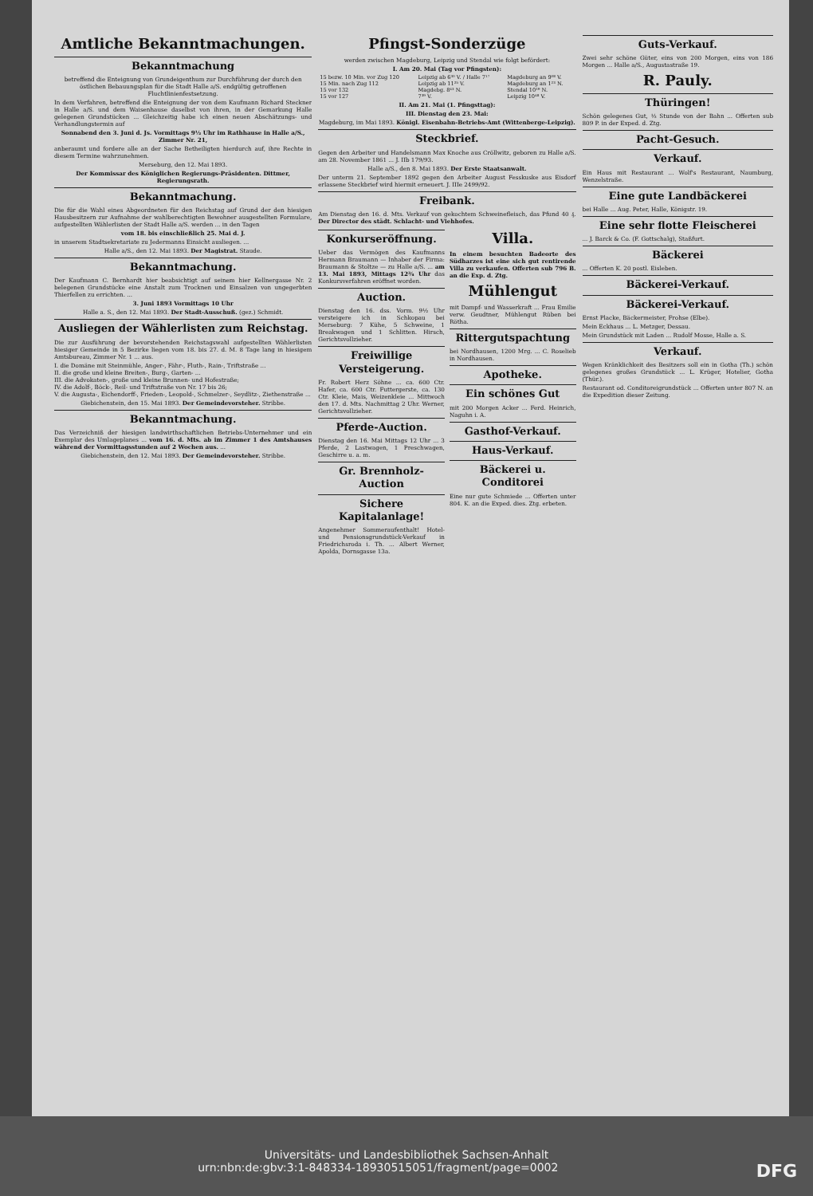Amtliche Bekanntmachungen.
Bekanntmachung
betreffend die Enteignung von Grundeigenthum zur Durchführung der durch den östlichen Bebauungsplan für die Stadt Halle a/S. endgültig getroffenen Fluchtlinienfestsetzung.
In dem Verfahren, betreffend die Enteignung der von dem Kaufmann Richard Steckner in Halle a/S. und dem Waisenhause daselbst von ihren, in der Gemarkung Halle gelegenen Grundstücken ... Gleichzeitig habe ich einen neuen Abschätzungs- und Verhandlungstermin auf
Sonnabend den 3. Juni d. Js. Vormittags 9½ Uhr im Rathhause in Halle a/S., Zimmer Nr. 21,
anberaumt und fordere alle an der Sache Betheiligten hierdurch auf, ihre Rechte in diesem Termine wahrzunehmen.
Merseburg, den 12. Mai 1893.
Der Kommissar des Königlichen Regierungs-Präsidenten. Dittmer, Regierungsrath.
Bekanntmachung.
Die für die Wahl eines Abgeordneten für den Reichstag auf Grund der den hiesigen Hausbesitzern zur Aufnahme der wahlberechtigten Bewohner ausgestellten Formulare, aufgestellten Wählerlisten der Stadt Halle a/S. werden ... in den Tagen
vom 18. bis einschließlich 25. Mai d. J.
in unserem Stadtsekretariate zu Jedermanns Einsicht ausliegen. ...
Halle a/S., den 12. Mai 1893. Der Magistrat. Staude.
Bekanntmachung.
Der Kaufmann C. Bernhardt hier beabsichtigt auf seinem hier Kellnergasse Nr. 2 belegenen Grundstücke eine Anstalt zum Trocknen und Einsalzen von ungegerbten Thierfellen zu errichten. ...
3. Juni 1893 Vormittags 10 Uhr
Halle a. S., den 12. Mai 1893. Der Stadt-Ausschuß. (gez.) Schmidt.
Ausliegen der Wählerlisten zum Reichstag.
Die zur Ausführung der bevorstehenden Reichstagswahl aufgestellten Wählerlisten hiesiger Gemeinde in 5 Bezirke liegen vom 18. bis 27. d. M. 8 Tage lang in hiesigem Amtsbureau, Zimmer Nr. 1 ... aus.
I. die Domäne mit Steinmühle, Anger-, Fähr-, Fluth-, Rain-, Triftstraße ...
II. die große und kleine Breiten-, Burg-, Garten- ...
III. die Advokaten-, große und kleine Brunnen- und Hofestraße;
IV. die Adolf-, Böck-, Reil- und Triftstraße von Nr. 17 bis 26;
V. die Augusta-, Eichendorff-, Frieden-, Leopold-, Schmelzer-, Seydlitz-, Ziethenstraße ...
Giebichenstein, den 15. Mai 1893. Der Gemeindevorsteher. Stribbe.
Bekanntmachung.
Das Verzeichniß der hiesigen landwirthschaftlichen Betriebs-Unternehmer und ein Exemplar des Umlageplanes ... vom 16. d. Mts. ab im Zimmer 1 des Amtshauses während der Vormittagsstunden auf 2 Wochen aus. ...
Giebichenstein, den 12. Mai 1893. Der Gemeindevorsteher. Stribbe.
Pfingst-Sonderzüge
werden zwischen Magdeburg, Leipzig und Stendal wie folgt befördert:
I. Am 20. Mai (Tag vor Pfingsten):
| 15 bezw. 10 Min. vor Zug 120 | Leipzig ab 6³⁰ V. / Halle 7¹⁷ | Magdeburg an 9⁰⁸ V. |
| 15 Min. nach Zug 112 | Leipzig ab 11²⁵ V. | Magdeburg an 1²³ N. |
| 15 vor 132 | Magdebg. 8⁴³ N. | Stendal 10¹⁹ N. |
| 15 vor 127 | 7³⁹ V. | Leipzig 10⁴⁸ V. |
II. Am 21. Mai (1. Pfingsttag):
III. Dienstag den 23. Mai:
Magdeburg, im Mai 1893. Königl. Eisenbahn-Betriebs-Amt (Wittenberge-Leipzig).
Steckbrief.
Gegen den Arbeiter und Handelsmann Max Knoche aus Cröllwitz, geboren zu Halle a/S. am 28. November 1861 ... J. IIb 179/93.
Halle a/S., den 8. Mai 1893. Der Erste Staatsanwalt.
Der unterm 21. September 1892 gegen den Arbeiter August Fesskuske aus Eisdorf erlassene Steckbrief wird hiermit erneuert. J. IIIe 2499/92.
Freibank.
Am Dienstag den 16. d. Mts. Verkauf von gekochtem Schweinefleisch, das Pfund 40 ₰. Der Director des städt. Schlacht- und Viehhofes.
Konkurseröffnung.
Ueber das Vermögen des Kaufmanns Hermann Braumann — Inhaber der Firma: Braumann & Stoltze — zu Halle a/S. ... am 13. Mai 1893, Mittags 12¾ Uhr das Konkursverfahren eröffnet worden.
Auction.
Dienstag den 16. dss. Vorm. 9½ Uhr versteigere ich in Schkopau bei Merseburg: 7 Kühe, 5 Schweine, 1 Breakwagen und 1 Schlitten. Hirsch, Gerichtsvollzieher.
Freiwillige Versteigerung.
Fr. Robert Herz Söhne ... ca. 600 Ctr. Hafer, ca. 600 Ctr. Futtergerste, ca. 130 Ctr. Kleie, Mais, Weizenkleie ... Mittwoch den 17. d. Mts. Nachmittag 2 Uhr. Werner, Gerichtsvollzieher.
Pferde-Auction.
Dienstag den 16. Mai Mittags 12 Uhr ... 3 Pferde, 2 Lastwagen, 1 Preschwagen, Geschirre u. a. m.
Gr. Brennholz-Auction
Sichere Kapitalanlage!
Angenehmer Sommeraufenthalt! Hotel- und Pensionsgrundstück-Verkauf in Friedrichsroda i. Th. ... Albert Werner, Apolda, Dornsgasse 13a.
Villa.
In einem besuchten Badeorte des Südharzes ist eine sich gut rentirende Villa zu verkaufen. Offerten sub 796 B. an die Exp. d. Ztg.
Mühlengut
mit Dampf- und Wasserkraft ... Frau Emilie verw. Geudtner, Mühlengut Rüben bei Rötha.
Rittergutspachtung
bei Nordhausen, 1200 Mrg. ... C. Roselieb in Nordhausen.
Apotheke.
Ein schönes Gut
mit 200 Morgen Acker ... Ferd. Heinrich, Naguhn i. A.
Gasthof-Verkauf.
Haus-Verkauf.
Bäckerei u. Conditorei
Eine nur gute Schmiede ... Offerten unter 804. K. an die Exped. dies. Ztg. erbeten.
Guts-Verkauf.
Zwei sehr schöne Güter, eins von 200 Morgen, eins von 186 Morgen ... Halle a/S., Augustastraße 19.
R. Pauly.
Thüringen!
Schön gelegenes Gut, ½ Stunde von der Bahn ... Offerten sub 809 P. in der Exped. d. Ztg.
Pacht-Gesuch.
Verkauf.
Ein Haus mit Restaurant ... Wolf's Restaurant, Naumburg, Wenzelstraße.
Eine gute Landbäckerei
bei Halle ... Aug. Peter, Halle, Königstr. 19.
Eine sehr flotte Fleischerei
... J. Barck & Co. (F. Gottschalg), Staßfurt.
Bäckerei
... Offerten K. 20 postl. Eisleben.
Bäckerei-Verkauf.
Bäckerei-Verkauf.
Ernst Placke, Bäckermeister, Frohse (Elbe).
Mein Eckhaus ... L. Metzger, Dessau.
Mein Grundstück mit Laden ... Rudolf Mosse, Halle a. S.
Verkauf.
Wegen Kränklichkeit des Besitzers soll ein in Gotha (Th.) schön gelegenes großes Grundstück ... L. Krüger, Hotelier, Gotha (Thür.).
Restaurant od. Conditoreigrundstück ... Offerten unter 807 N. an die Expedition dieser Zeitung.
Universitäts- und Landesbibliothek Sachsen-Anhalt
urn:nbn:de:gbv:3:1-848334-18930515051/fragment/page=0002 DFG